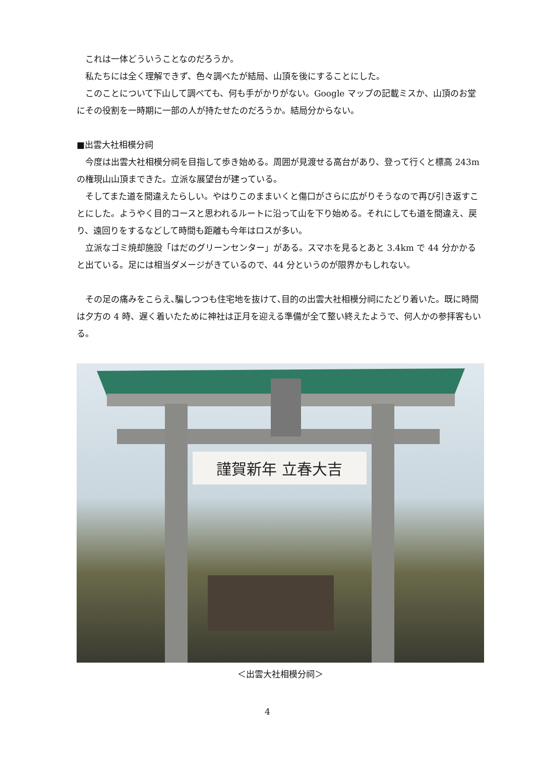これは一体どういうことなのだろうか。
私たちには全く理解できず、色々調べたが結局、山頂を後にすることにした。
このことについて下山して調べても、何も手がかりがない。Google マップの記載ミスか、山頂のお堂にその役割を一時期に一部の人が持たせたのだろうか。結局分からない。
■出雲大社相模分祠
今度は出雲大社相模分祠を目指して歩き始める。周囲が見渡せる高台があり、登って行くと標高 243m の権現山山頂まできた。立派な展望台が建っている。
そしてまた道を間違えたらしい。やはりこのままいくと傷口がさらに広がりそうなので再び引き返すことにした。ようやく目的コースと思われるルートに沿って山を下り始める。それにしても道を間違え、戻り、遠回りをするなどして時間も距離も今年はロスが多い。
立派なゴミ焼却施設「はだのグリーンセンター」がある。スマホを見るとあと 3.4km で 44 分かかると出ている。足には相当ダメージがきているので、44 分というのが限界かもしれない。
その足の痛みをこらえ､騙しつつも住宅地を抜けて､目的の出雲大社相模分祠にたどり着いた。既に時間は夕方の 4 時、遅く着いたために神社は正月を迎える準備が全て整い終えたようで、何人かの参拝客もいる。
謹賀新年 立春大吉
＜出雲大社相模分祠＞
4